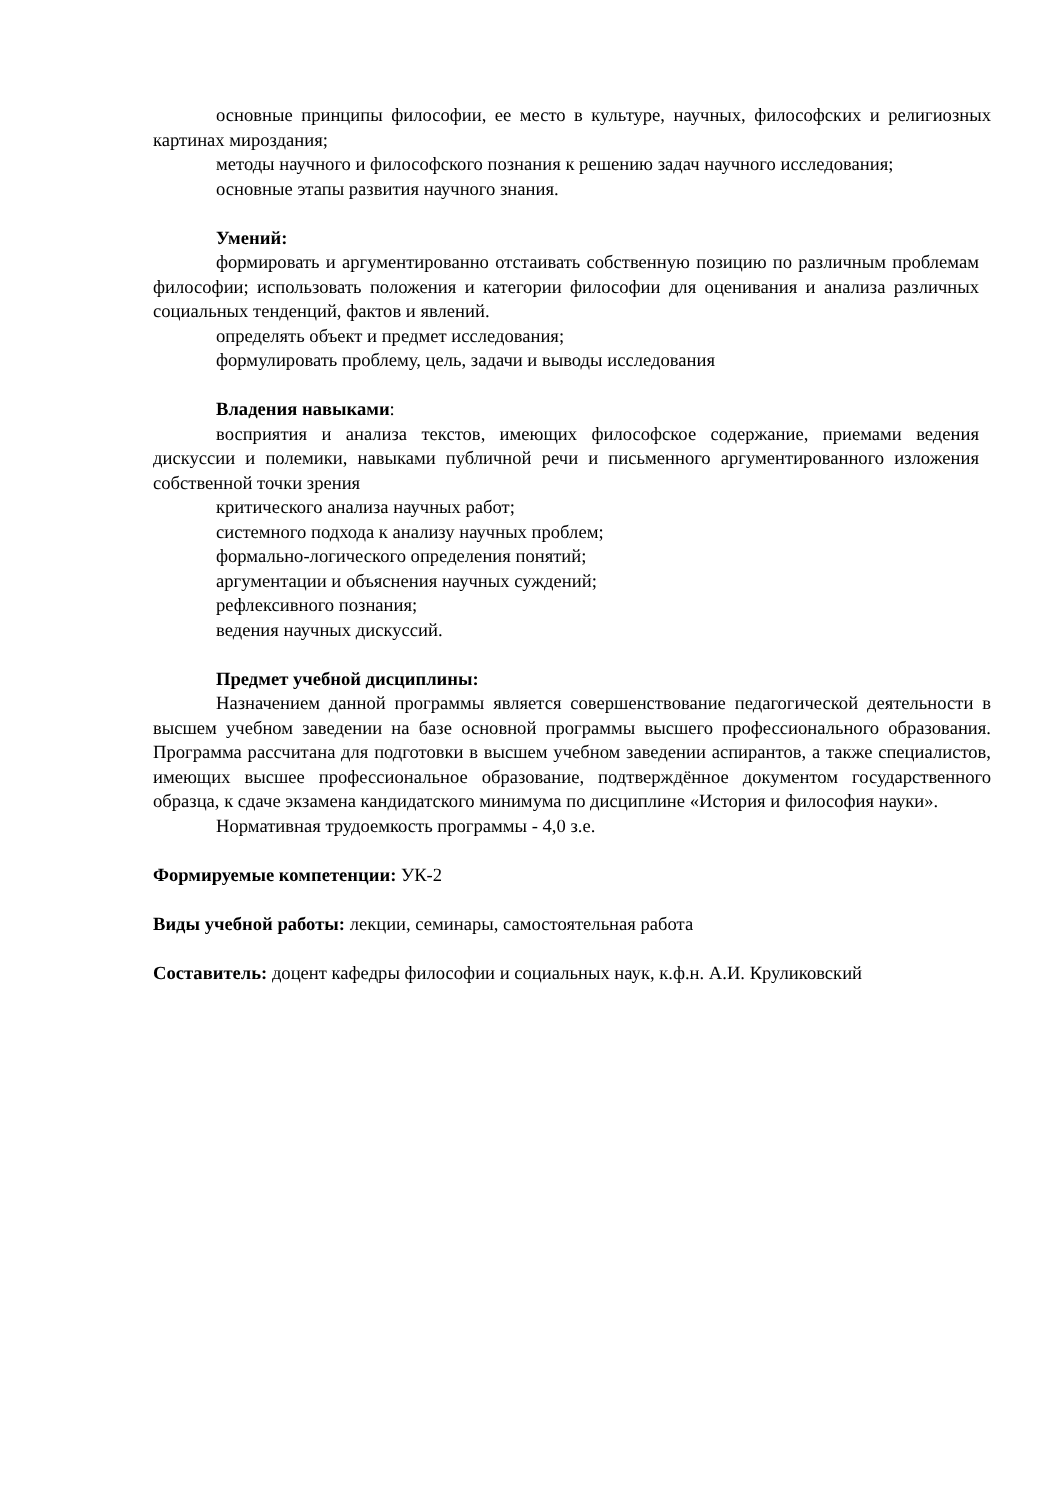основные принципы философии, ее место в культуре, научных, философских и религиозных картинах мироздания;
методы научного и философского познания к решению задач научного исследования;
основные этапы развития научного знания.
Умений:
формировать и аргументированно отстаивать собственную позицию по различным проблемам философии; использовать положения и категории философии для оценивания и анализа различных социальных тенденций, фактов и явлений.
определять объект и предмет исследования;
формулировать проблему, цель, задачи и выводы исследования
Владения навыками:
восприятия и анализа текстов, имеющих философское содержание, приемами ведения дискуссии и полемики, навыками публичной речи и письменного аргументированного изложения собственной точки зрения
критического анализа научных работ;
системного подхода к анализу научных проблем;
формально-логического определения понятий;
аргументации и объяснения научных суждений;
рефлексивного познания;
ведения научных дискуссий.
Предмет учебной дисциплины:
Назначением данной программы является совершенствование педагогической деятельности в высшем учебном заведении на базе основной программы высшего профессионального образования. Программа рассчитана для подготовки в высшем учебном заведении аспирантов, а также специалистов, имеющих высшее профессиональное образование, подтверждённое документом государственного образца, к сдаче экзамена кандидатского минимума по дисциплине «История и философия науки».
Нормативная трудоемкость программы - 4,0 з.е.
Формируемые компетенции: УК-2
Виды учебной работы: лекции, семинары, самостоятельная работа
Составитель: доцент кафедры философии и социальных наук, к.ф.н. А.И. Круликовский